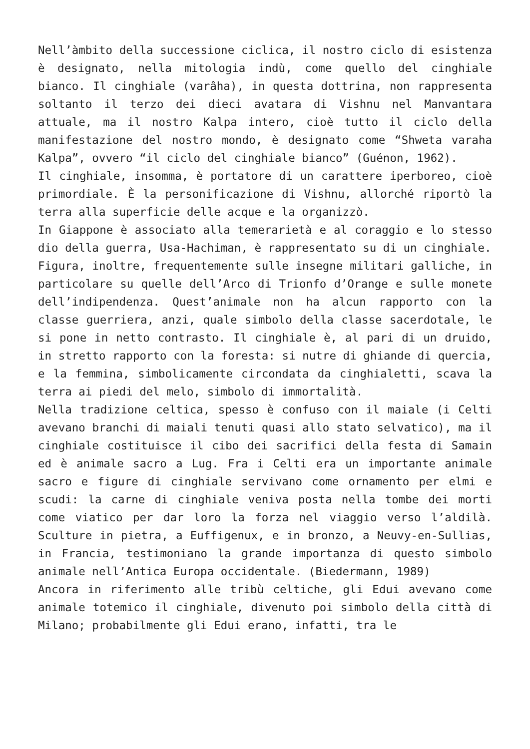Nell’àmbito della successione ciclica, il nostro ciclo di esistenza è designato, nella mitologia indù, come quello del cinghiale bianco. Il cinghiale (varâha), in questa dottrina, non rappresenta soltanto il terzo dei dieci avatara di Vishnu nel Manvantara attuale, ma il nostro Kalpa intero, cioè tutto il ciclo della manifestazione del nostro mondo, è designato come “Shweta varaha Kalpa”, ovvero “il ciclo del cinghiale bianco” (Guénon, 1962).
Il cinghiale, insomma, è portatore di un carattere iperboreo, cioè primordiale. È la personificazione di Vishnu, allorché riportò la terra alla superficie delle acque e la organizzò.
In Giappone è associato alla temerarietà e al coraggio e lo stesso dio della guerra, Usa-Hachiman, è rappresentato su di un cinghiale.
Figura, inoltre, frequentemente sulle insegne militari galliche, in particolare su quelle dell’Arco di Trionfo d’Orange e sulle monete dell’indipendenza. Quest’animale non ha alcun rapporto con la classe guerriera, anzi, quale simbolo della classe sacerdotale, le si pone in netto contrasto. Il cinghiale è, al pari di un druido, in stretto rapporto con la foresta: si nutre di ghiande di quercia, e la femmina, simbolicamente circondata da cinghialetti, scava la terra ai piedi del melo, simbolo di immortalità.
Nella tradizione celtica, spesso è confuso con il maiale (i Celti avevano branchi di maiali tenuti quasi allo stato selvatico), ma il cinghiale costituisce il cibo dei sacrifici della festa di Samain ed è animale sacro a Lug. Fra i Celti era un importante animale sacro e figure di cinghiale servivano come ornamento per elmi e scudi: la carne di cinghiale veniva posta nella tombe dei morti come viatico per dar loro la forza nel viaggio verso l’aldilà. Sculture in pietra, a Euffigenux, e in bronzo, a Neuvy-en-Sullias, in Francia, testimoniano la grande importanza di questo simbolo animale nell’Antica Europa occidentale. (Biedermann, 1989)
Ancora in riferimento alle tribù celtiche, gli Edui avevano come animale totemico il cinghiale, divenuto poi simbolo della città di Milano; probabilmente gli Edui erano, infatti, tra le